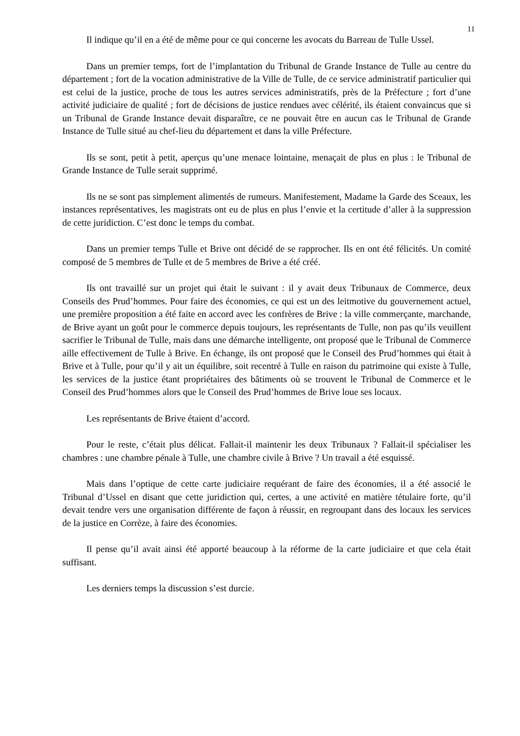11
Il indique qu’il en a été de même pour ce qui concerne les avocats du Barreau de Tulle Ussel.
Dans un premier temps, fort de l’implantation du Tribunal de Grande Instance de Tulle au centre du département ; fort de la vocation administrative de la Ville de Tulle, de ce service administratif particulier qui est celui de la justice, proche de tous les autres services administratifs, près de la Préfecture ; fort d’une activité judiciaire de qualité ; fort de décisions de justice rendues avec célérité, ils étaient convaincus que si un Tribunal de Grande Instance devait disparaître, ce ne pouvait être en aucun cas le Tribunal de Grande Instance de Tulle situé au chef-lieu du département et dans la ville Préfecture.
Ils se sont, petit à petit, aperçus qu’une menace lointaine, menaçait de plus en plus : le Tribunal de Grande Instance de Tulle serait supprimé.
Ils ne se sont pas simplement alimentés de rumeurs. Manifestement, Madame la Garde des Sceaux, les instances représentatives, les magistrats ont eu de plus en plus l’envie et la certitude d’aller à la suppression de cette juridiction. C’est donc le temps du combat.
Dans un premier temps Tulle et Brive ont décidé de se rapprocher. Ils en ont été félicités. Un comité composé de 5 membres de Tulle et de 5 membres de Brive a été créé.
Ils ont travaillé sur un projet qui était le suivant : il y avait deux Tribunaux de Commerce, deux Conseils des Prud’hommes. Pour faire des économies, ce qui est un des leitmotive du gouvernement actuel, une première proposition a été faite en accord avec les confrères de Brive : la ville commerçante, marchande, de Brive ayant un goût pour le commerce depuis toujours, les représentants de Tulle, non pas qu’ils veuillent sacrifier le Tribunal de Tulle, mais dans une démarche intelligente, ont proposé que le Tribunal de Commerce aille effectivement de Tulle à Brive. En échange, ils ont proposé que le Conseil des Prud’hommes qui était à Brive et à Tulle, pour qu’il y ait un équilibre, soit recentré à Tulle en raison du patrimoine qui existe à Tulle, les services de la justice étant propriétaires des bâtiments où se trouvent le Tribunal de Commerce et le Conseil des Prud’hommes alors que le Conseil des Prud’hommes de Brive loue ses locaux.
Les représentants de Brive étaient d’accord.
Pour le reste, c’était plus délicat. Fallait-il maintenir les deux Tribunaux ? Fallait-il spécialiser les chambres : une chambre pénale à Tulle, une chambre civile à Brive ? Un travail a été esquissé.
Mais dans l’optique de cette carte judiciaire requérant de faire des économies, il a été associé le Tribunal d’Ussel en disant que cette juridiction qui, certes, a une activité en matière tétulaire forte, qu’il devait tendre vers une organisation différente de façon à réussir, en regroupant dans des locaux les services de la justice en Corrèze, à faire des économies.
Il pense qu’il avait ainsi été apporté beaucoup à la réforme de la carte judiciaire et que cela était suffisant.
Les derniers temps la discussion s’est durcie.